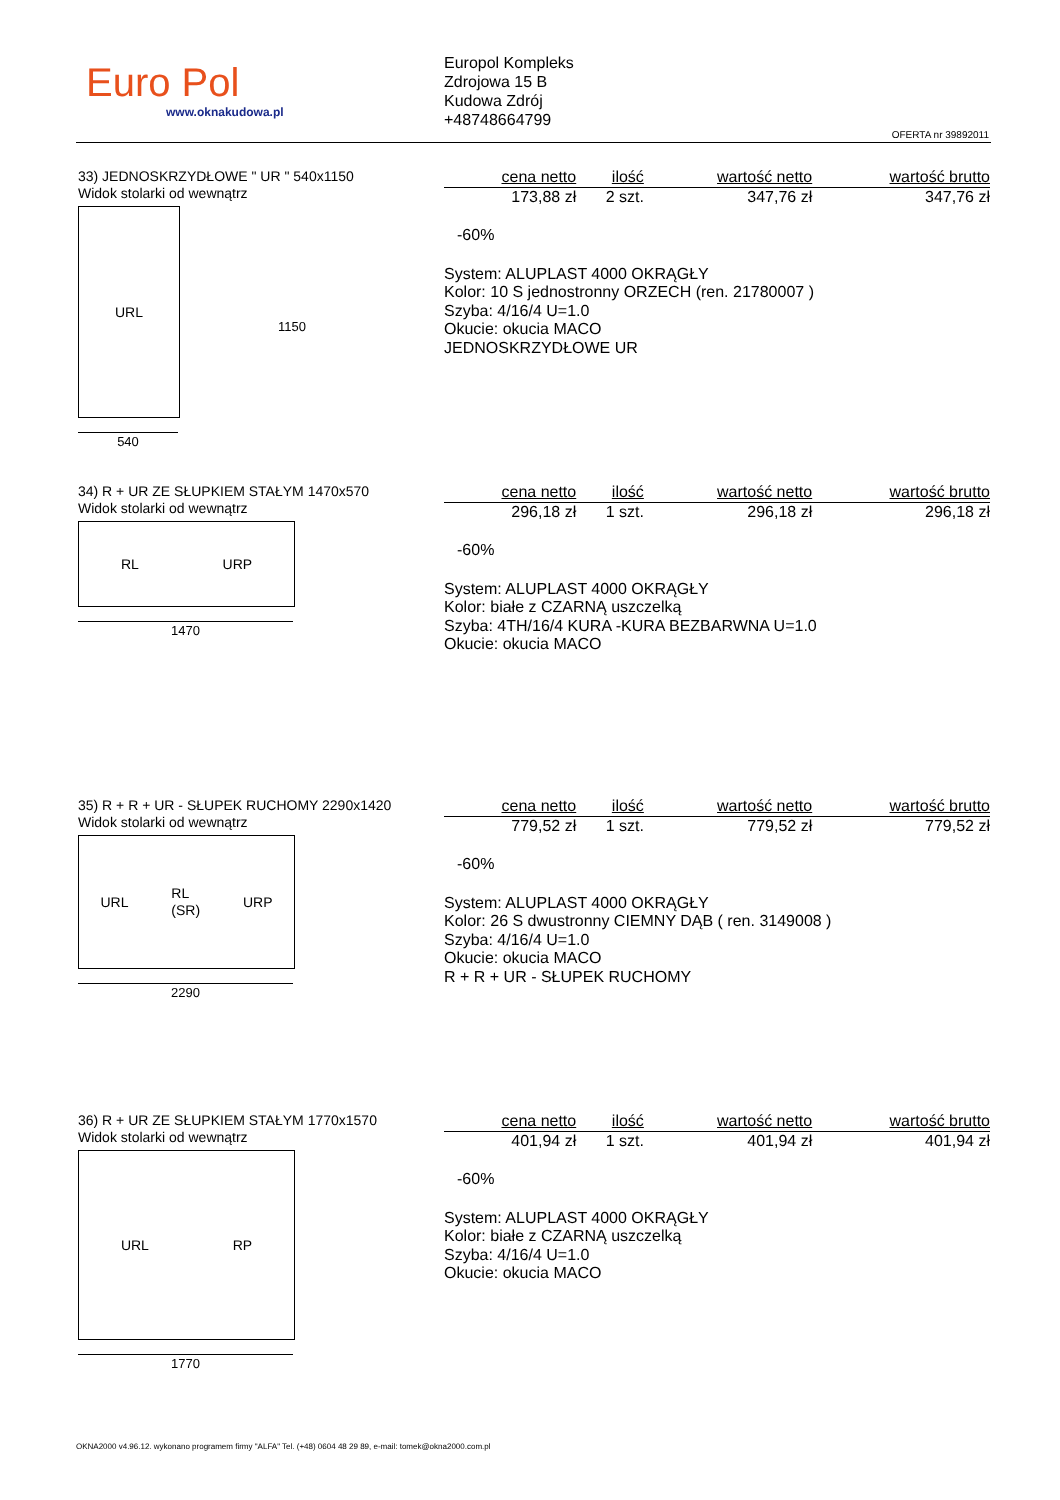Euro Pol
www.oknakudowa.pl
Europol Kompleks
Zdrojowa 15 B
Kudowa Zdrój
+48748664799
OFERTA nr 39892011
33) JEDNOSKRZYDŁOWE " UR " 540x1150
Widok stolarki od wewnątrz
URL
1150
540
| cena netto | ilość | wartość netto | wartość brutto |
| --- | --- | --- | --- |
| 173,88 zł | 2 szt. | 347,76 zł | 347,76 zł |
-60%
System: ALUPLAST 4000 OKRĄGŁY
Kolor: 10 S jednostronny ORZECH (ren. 21780007 )
Szyba: 4/16/4 U=1.0
Okucie: okucia MACO
JEDNOSKRZYDŁOWE UR
34) R + UR ZE SŁUPKIEM STAŁYM 1470x570
Widok stolarki od wewnątrz
RL URP
1470
| cena netto | ilość | wartość netto | wartość brutto |
| --- | --- | --- | --- |
| 296,18 zł | 1 szt. | 296,18 zł | 296,18 zł |
-60%
System: ALUPLAST 4000 OKRĄGŁY
Kolor: białe z CZARNĄ uszczelką
Szyba: 4TH/16/4 KURA -KURA BEZBARWNA U=1.0
Okucie: okucia MACO
35) R + R + UR - SŁUPEK RUCHOMY 2290x1420
Widok stolarki od wewnątrz
URL RL
(SR) URP
2290
| cena netto | ilość | wartość netto | wartość brutto |
| --- | --- | --- | --- |
| 779,52 zł | 1 szt. | 779,52 zł | 779,52 zł |
-60%
System: ALUPLAST 4000 OKRĄGŁY
Kolor: 26 S dwustronny CIEMNY DĄB ( ren. 3149008 )
Szyba: 4/16/4 U=1.0
Okucie: okucia MACO
R + R + UR - SŁUPEK RUCHOMY
36) R + UR ZE SŁUPKIEM STAŁYM 1770x1570
Widok stolarki od wewnątrz
URL RP
1770
| cena netto | ilość | wartość netto | wartość brutto |
| --- | --- | --- | --- |
| 401,94 zł | 1 szt. | 401,94 zł | 401,94 zł |
-60%
System: ALUPLAST 4000 OKRĄGŁY
Kolor: białe z CZARNĄ uszczelką
Szyba: 4/16/4 U=1.0
Okucie: okucia MACO
OKNA2000 v4.96.12. wykonano programem firmy "ALFA" Tel. (+48) 0604 48 29 89, e-mail: tomek@okna2000.com.pl